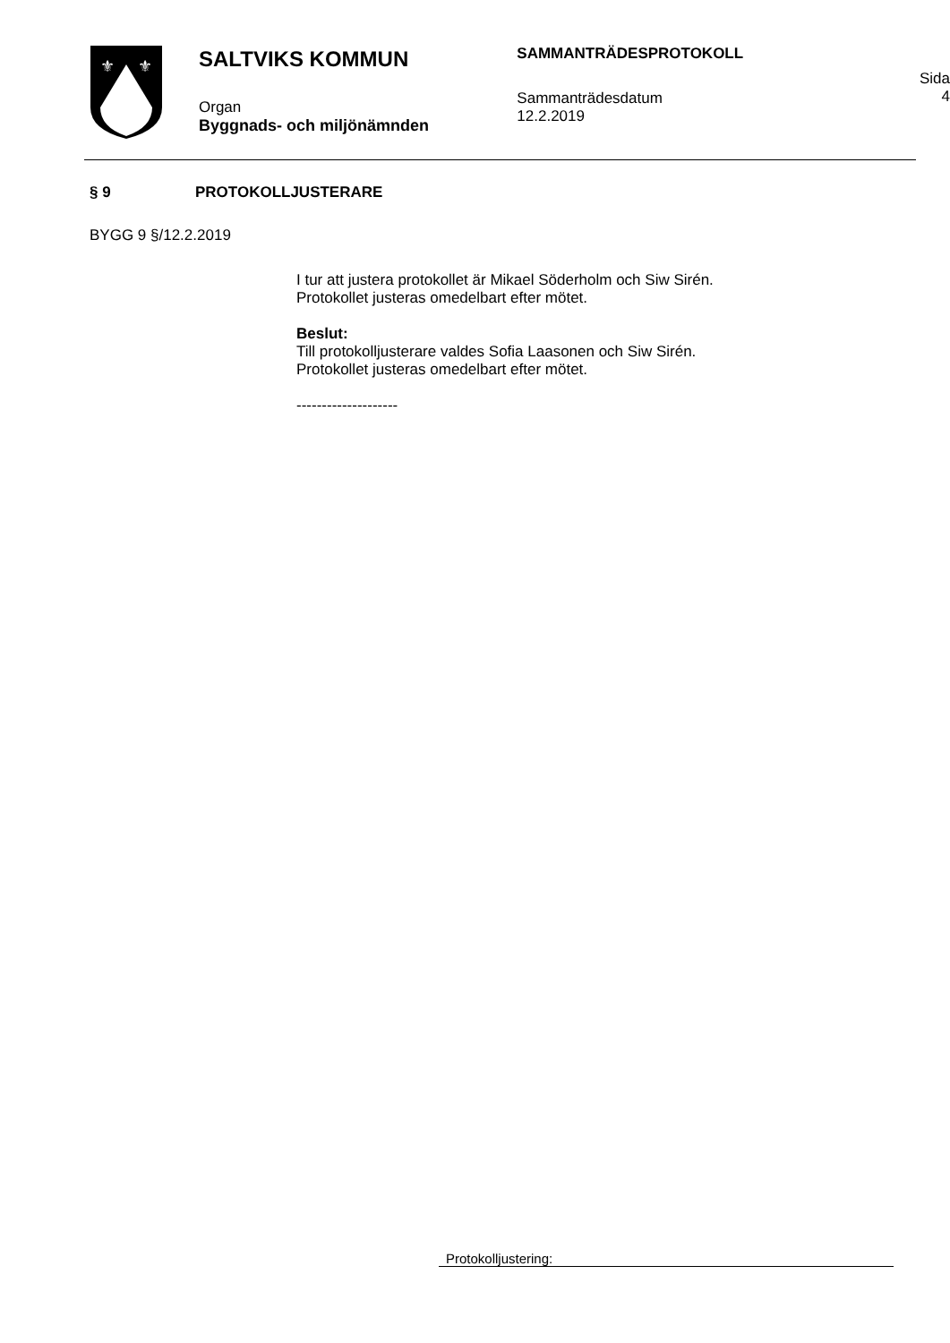⚜
⚜
SALTVIKS KOMMUN
Organ
Byggnads- och miljönämnden
SAMMANTRÄDESPROTOKOLL
Sammanträdesdatum
12.2.2019
Sida
4
§ 9 PROTOKOLLJUSTERARE
BYGG 9 §/12.2.2019
I tur att justera protokollet är Mikael Söderholm och Siw Sirén.
Protokollet justeras omedelbart efter mötet.
Beslut:
Till protokolljusterare valdes Sofia Laasonen och Siw Sirén.
Protokollet justeras omedelbart efter mötet.
--------------------
Protokolljustering: